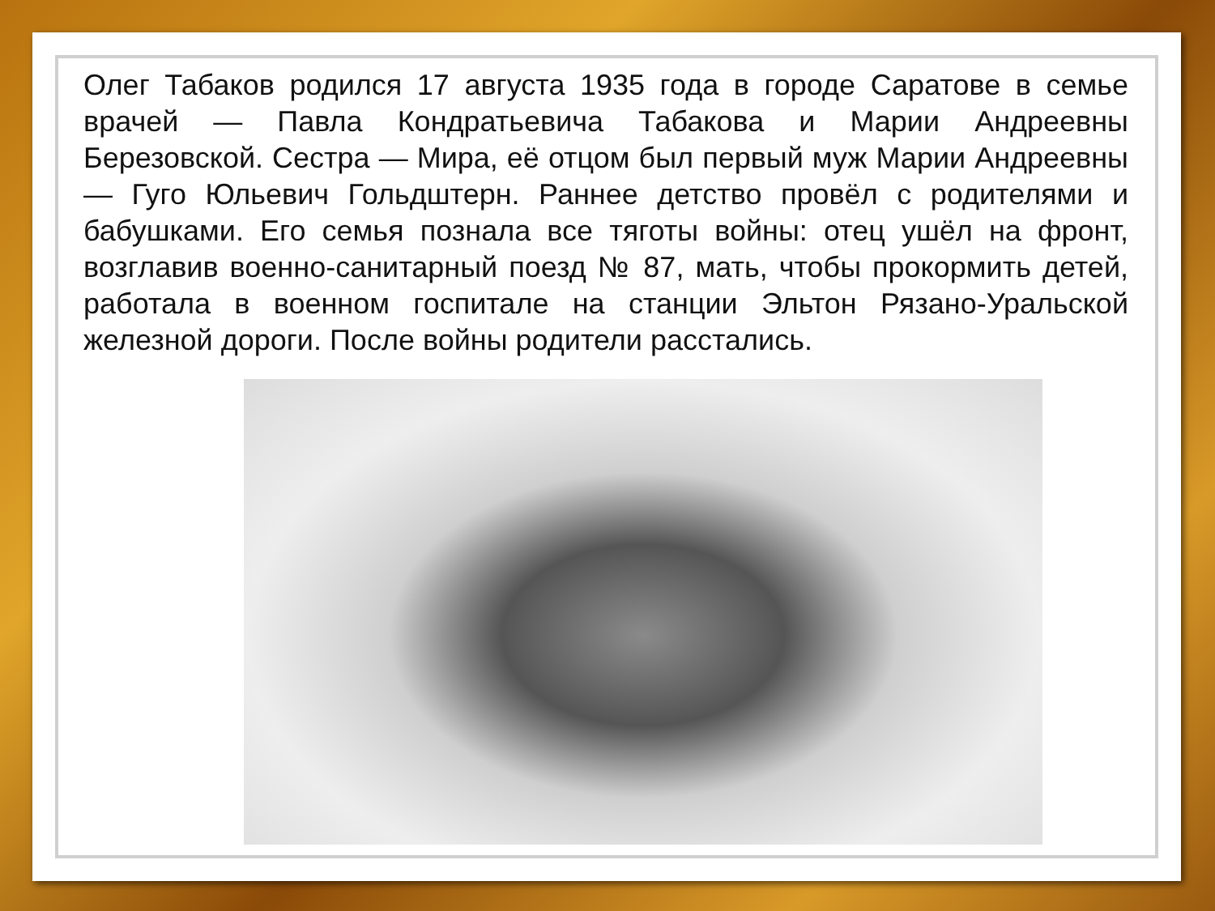Олег Табаков родился 17 августа 1935 года в городе Саратове в семье врачей — Павла Кондратьевича Табакова и Марии Андреевны Березовской. Сестра — Мира, её отцом был первый муж Марии Андреевны — Гуго Юльевич Гольдштерн. Раннее детство провёл с родителями и бабушками. Его семья познала все тяготы войны: отец ушёл на фронт, возглавив военно-санитарный поезд № 87, мать, чтобы прокормить детей, работала в военном госпитале на станции Эльтон Рязано-Уральской железной дороги. После войны родители расстались.